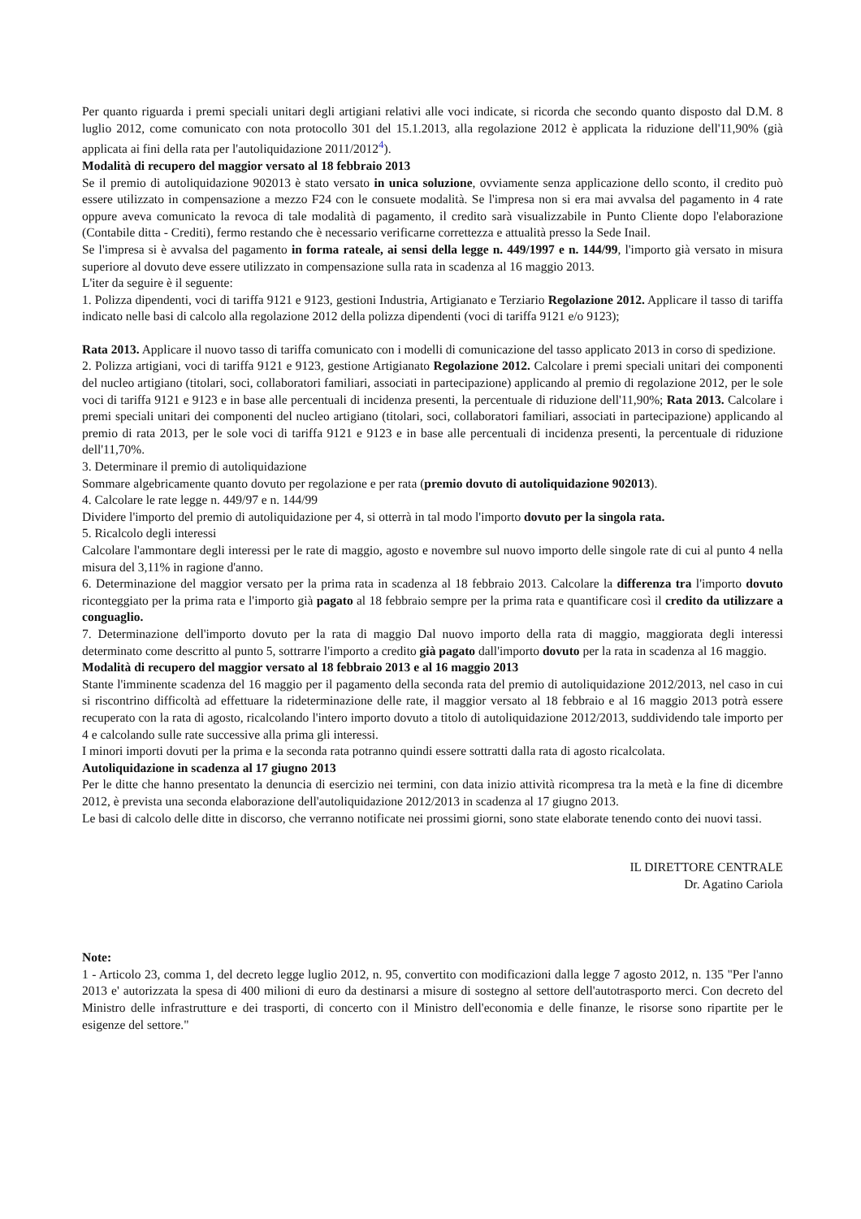Per quanto riguarda i premi speciali unitari degli artigiani relativi alle voci indicate, si ricorda che secondo quanto disposto dal D.M. 8 luglio 2012, come comunicato con nota protocollo 301 del 15.1.2013, alla regolazione 2012 è applicata la riduzione dell'11,90% (già applicata ai fini della rata per l'autoliquidazione 2011/2012<sup>4</sup>).
Modalità di recupero del maggior versato al 18 febbraio 2013
Se il premio di autoliquidazione 902013 è stato versato in unica soluzione, ovviamente senza applicazione dello sconto, il credito può essere utilizzato in compensazione a mezzo F24 con le consuete modalità. Se l'impresa non si era mai avvalsa del pagamento in 4 rate oppure aveva comunicato la revoca di tale modalità di pagamento, il credito sarà visualizzabile in Punto Cliente dopo l'elaborazione (Contabile ditta - Crediti), fermo restando che è necessario verificarne correttezza e attualità presso la Sede Inail.
Se l'impresa si è avvalsa del pagamento in forma rateale, ai sensi della legge n. 449/1997 e n. 144/99, l'importo già versato in misura superiore al dovuto deve essere utilizzato in compensazione sulla rata in scadenza al 16 maggio 2013.
L'iter da seguire è il seguente:
1. Polizza dipendenti, voci di tariffa 9121 e 9123, gestioni Industria, Artigianato e Terziario Regolazione 2012. Applicare il tasso di tariffa indicato nelle basi di calcolo alla regolazione 2012 della polizza dipendenti (voci di tariffa 9121 e/o 9123);
Rata 2013. Applicare il nuovo tasso di tariffa comunicato con i modelli di comunicazione del tasso applicato 2013 in corso di spedizione.
2. Polizza artigiani, voci di tariffa 9121 e 9123, gestione Artigianato Regolazione 2012. Calcolare i premi speciali unitari dei componenti del nucleo artigiano (titolari, soci, collaboratori familiari, associati in partecipazione) applicando al premio di regolazione 2012, per le sole voci di tariffa 9121 e 9123 e in base alle percentuali di incidenza presenti, la percentuale di riduzione dell'11,90%; Rata 2013. Calcolare i premi speciali unitari dei componenti del nucleo artigiano (titolari, soci, collaboratori familiari, associati in partecipazione) applicando al premio di rata 2013, per le sole voci di tariffa 9121 e 9123 e in base alle percentuali di incidenza presenti, la percentuale di riduzione dell'11,70%.
3. Determinare il premio di autoliquidazione
Sommare algebricamente quanto dovuto per regolazione e per rata (premio dovuto di autoliquidazione 902013).
4. Calcolare le rate legge n. 449/97 e n. 144/99
Dividere l'importo del premio di autoliquidazione per 4, si otterrà in tal modo l'importo dovuto per la singola rata.
5. Ricalcolo degli interessi
Calcolare l'ammontare degli interessi per le rate di maggio, agosto e novembre sul nuovo importo delle singole rate di cui al punto 4 nella misura del 3,11% in ragione d'anno.
6. Determinazione del maggior versato per la prima rata in scadenza al 18 febbraio 2013. Calcolare la differenza tra l'importo dovuto riconteggiato per la prima rata e l'importo già pagato al 18 febbraio sempre per la prima rata e quantificare così il credito da utilizzare a conguaglio.
7. Determinazione dell'importo dovuto per la rata di maggio Dal nuovo importo della rata di maggio, maggiorata degli interessi determinato come descritto al punto 5, sottrarre l'importo a credito già pagato dall'importo dovuto per la rata in scadenza al 16 maggio.
Modalità di recupero del maggior versato al 18 febbraio 2013 e al 16 maggio 2013
Stante l'imminente scadenza del 16 maggio per il pagamento della seconda rata del premio di autoliquidazione 2012/2013, nel caso in cui si riscontrino difficoltà ad effettuare la rideterminazione delle rate, il maggior versato al 18 febbraio e al 16 maggio 2013 potrà essere recuperato con la rata di agosto, ricalcolando l'intero importo dovuto a titolo di autoliquidazione 2012/2013, suddividendo tale importo per 4 e calcolando sulle rate successive alla prima gli interessi.
I minori importi dovuti per la prima e la seconda rata potranno quindi essere sottratti dalla rata di agosto ricalcolata.
Autoliquidazione in scadenza al 17 giugno 2013
Per le ditte che hanno presentato la denuncia di esercizio nei termini, con data inizio attività ricompresa tra la metà e la fine di dicembre 2012, è prevista una seconda elaborazione dell'autoliquidazione 2012/2013 in scadenza al 17 giugno 2013.
Le basi di calcolo delle ditte in discorso, che verranno notificate nei prossimi giorni, sono state elaborate tenendo conto dei nuovi tassi.
IL DIRETTORE CENTRALE
Dr. Agatino Cariola
Note:
1 - Articolo 23, comma 1, del decreto legge luglio 2012, n. 95, convertito con modificazioni dalla legge 7 agosto 2012, n. 135 "Per l'anno 2013 e' autorizzata la spesa di 400 milioni di euro da destinarsi a misure di sostegno al settore dell'autotrasporto merci. Con decreto del Ministro delle infrastrutture e dei trasporti, di concerto con il Ministro dell'economia e delle finanze, le risorse sono ripartite per le esigenze del settore."